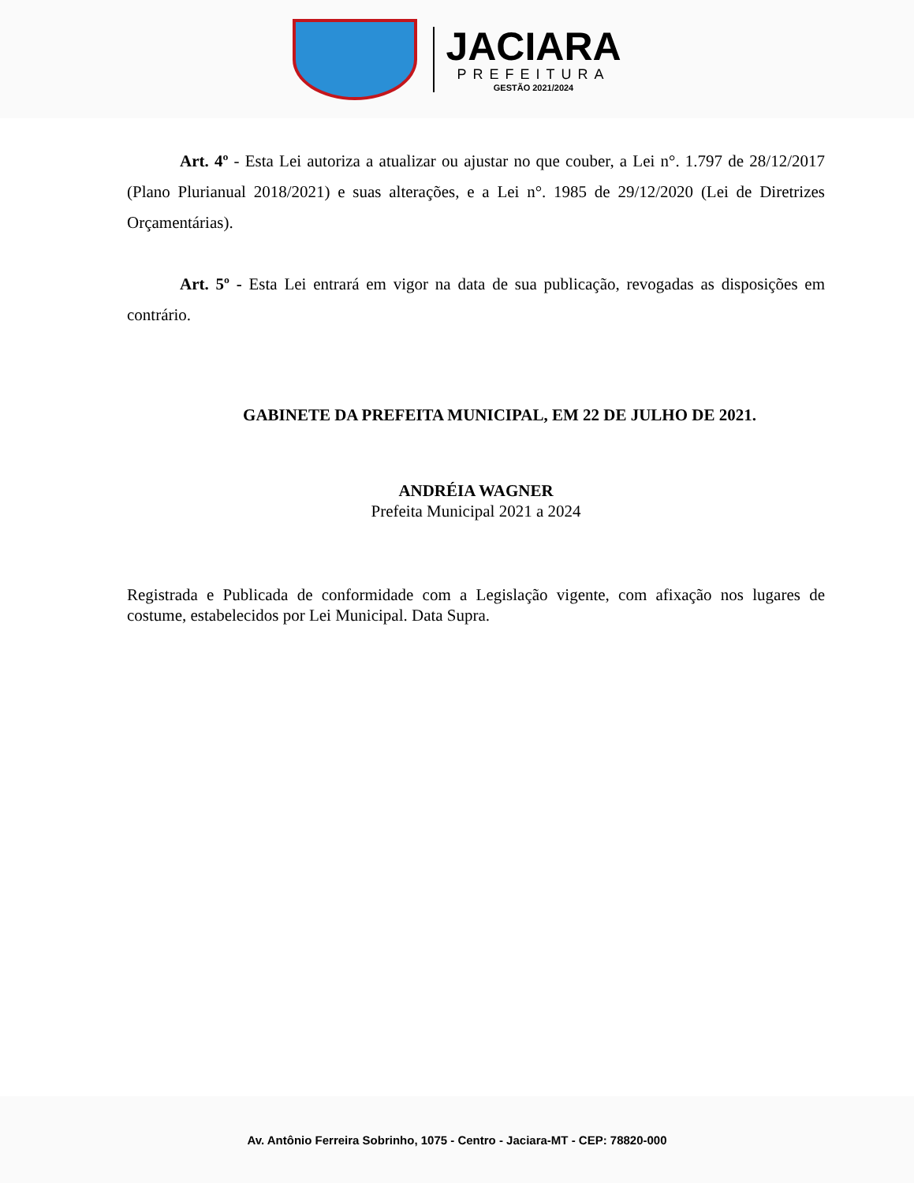JACIARA
PREFEITURA
GESTÃO 2021/2024
Art. 4º - Esta Lei autoriza a atualizar ou ajustar no que couber, a Lei n°. 1.797 de 28/12/2017 (Plano Plurianual 2018/2021) e suas alterações, e a Lei n°. 1985 de 29/12/2020 (Lei de Diretrizes Orçamentárias).
Art. 5º - Esta Lei entrará em vigor na data de sua publicação, revogadas as disposições em contrário.
GABINETE DA PREFEITA MUNICIPAL, EM 22 DE JULHO DE 2021.
ANDRÉIA WAGNER
Prefeita Municipal 2021 a 2024
Registrada e Publicada de conformidade com a Legislação vigente, com afixação nos lugares de costume, estabelecidos por Lei Municipal. Data Supra.
Av. Antônio Ferreira Sobrinho, 1075 - Centro - Jaciara-MT - CEP: 78820-000